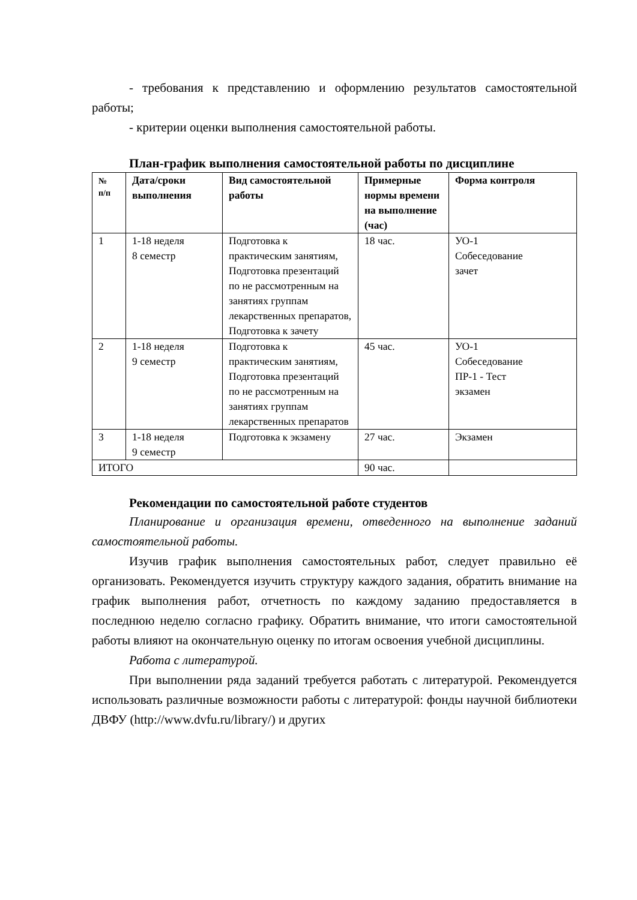- требования к представлению и оформлению результатов самостоятельной работы;
- критерии оценки выполнения самостоятельной работы.
План-график выполнения самостоятельной работы по дисциплине
| № п/п | Дата/сроки выполнения | Вид самостоятельной работы | Примерные нормы времени на выполнение (час) | Форма контроля |
| --- | --- | --- | --- | --- |
| 1 | 1-18 неделя 8 семестр | Подготовка к практическим занятиям, Подготовка презентаций по не рассмотренным на занятиях группам лекарственных препаратов, Подготовка к зачету | 18 час. | УО-1 Собеседование зачет |
| 2 | 1-18 неделя 9 семестр | Подготовка к практическим занятиям, Подготовка презентаций по не рассмотренным на занятиях группам лекарственных препаратов | 45 час. | УО-1 Собеседование ПР-1 - Тест экзамен |
| 3 | 1-18 неделя 9 семестр | Подготовка к экзамену | 27 час. | Экзамен |
| ИТОГО | | | 90 час. | |
Рекомендации по самостоятельной работе студентов
Планирование и организация времени, отведенного на выполнение заданий самостоятельной работы.
Изучив график выполнения самостоятельных работ, следует правильно её организовать. Рекомендуется изучить структуру каждого задания, обратить внимание на график выполнения работ, отчетность по каждому заданию предоставляется в последнюю неделю согласно графику. Обратить внимание, что итоги самостоятельной работы влияют на окончательную оценку по итогам освоения учебной дисциплины.
Работа с литературой.
При выполнении ряда заданий требуется работать с литературой. Рекомендуется использовать различные возможности работы с литературой: фонды научной библиотеки ДВФУ (http://www.dvfu.ru/library/) и других